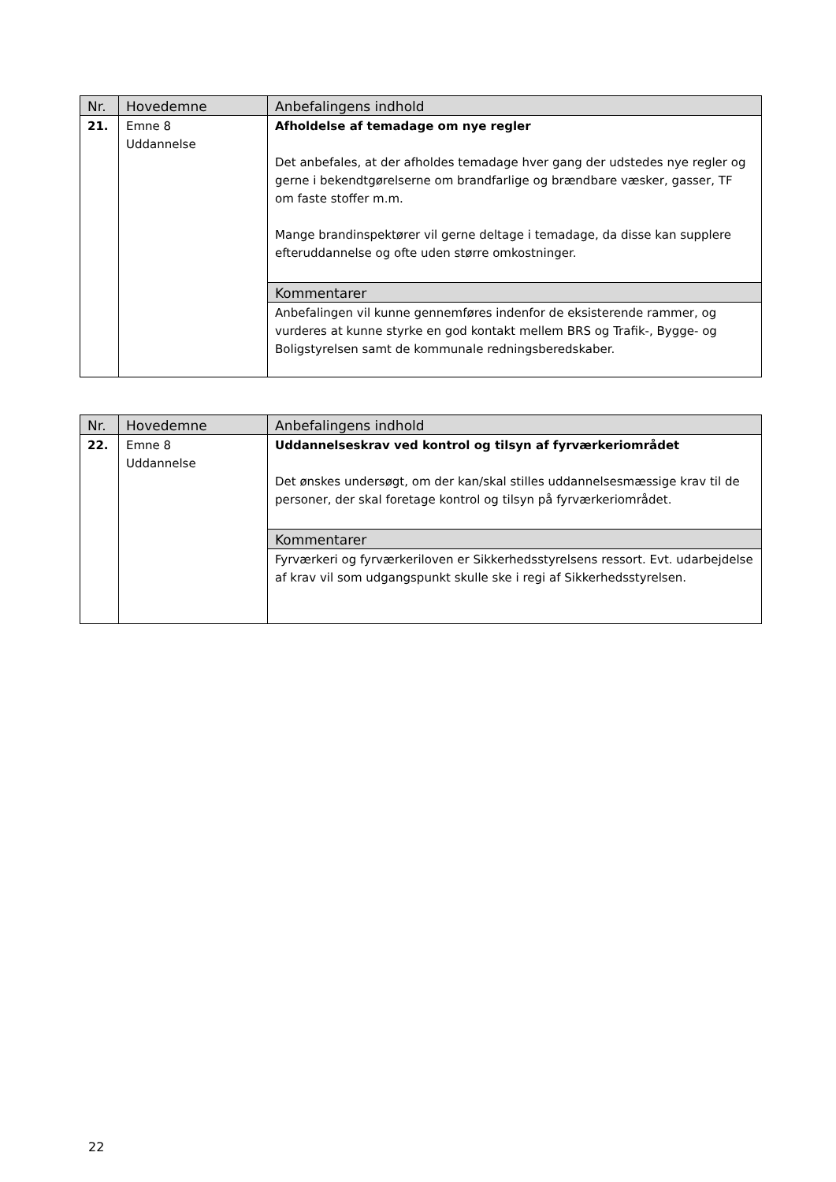| Nr. | Hovedemne | Anbefalingens indhold |
| --- | --- | --- |
| 21. | Emne 8 Uddannelse | Afholdelse af temadage om nye regler Det anbefales, at der afholdes temadage hver gang der udstedes nye regler og gerne i bekendtgørelserne om brandfarlige og brændbare væsker, gasser, TF om faste stoffer m.m. Mange brandinspektører vil gerne deltage i temadage, da disse kan supplere efteruddannelse og ofte uden større omkostninger. |
| | | Kommentarer |
| | | Anbefalingen vil kunne gennemføres indenfor de eksisterende rammer, og vurderes at kunne styrke en god kontakt mellem BRS og Trafik-, Bygge- og Boligstyrelsen samt de kommunale redningsberedskaber. |
| Nr. | Hovedemne | Anbefalingens indhold |
| --- | --- | --- |
| 22. | Emne 8 Uddannelse | Uddannelseskrav ved kontrol og tilsyn af fyrværkeriområdet Det ønskes undersøgt, om der kan/skal stilles uddannelsesmæssige krav til de personer, der skal foretage kontrol og tilsyn på fyrværkeriområdet. |
| | | Kommentarer |
| | | Fyrværkeri og fyrværkeriloven er Sikkerhedsstyrelsens ressort. Evt. udarbejdelse af krav vil som udgangspunkt skulle ske i regi af Sikkerhedsstyrelsen. |
22